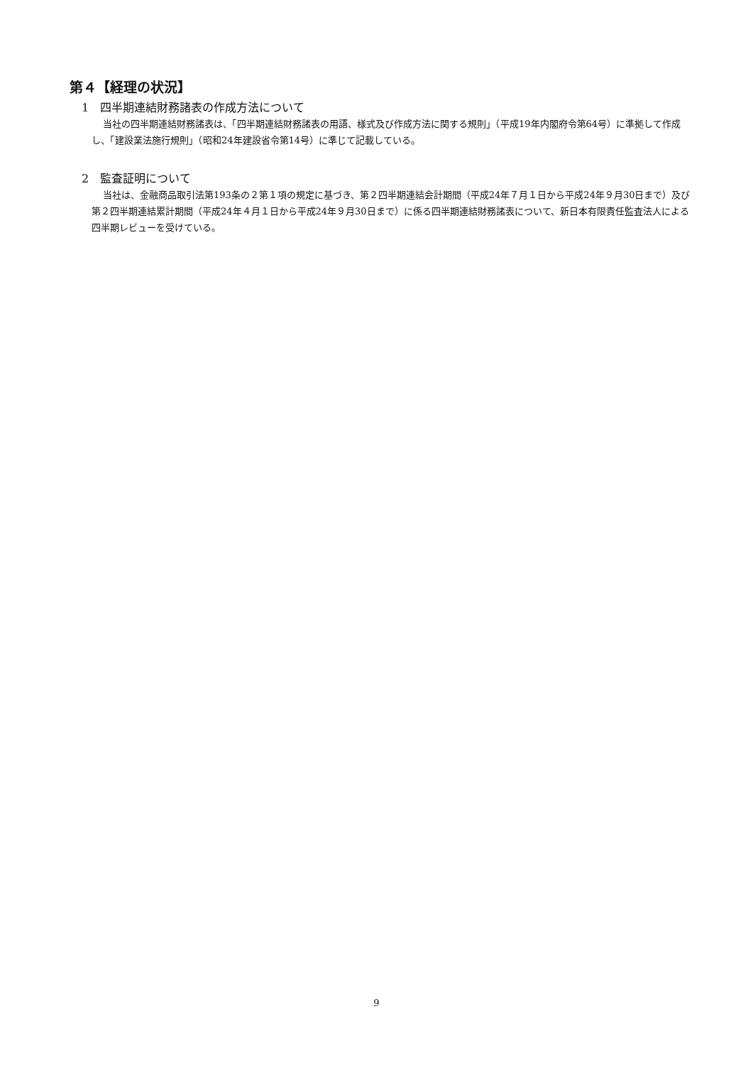第４【経理の状況】
1　四半期連結財務諸表の作成方法について
当社の四半期連結財務諸表は、「四半期連結財務諸表の用語、様式及び作成方法に関する規則」（平成19年内閣府令第64号）に準拠して作成し、「建設業法施行規則」（昭和24年建設省令第14号）に準じて記載している。
2　監査証明について
当社は、金融商品取引法第193条の２第１項の規定に基づき、第２四半期連結会計期間（平成24年７月１日から平成24年９月30日まで）及び第２四半期連結累計期間（平成24年４月１日から平成24年９月30日まで）に係る四半期連結財務諸表について、新日本有限責任監査法人による四半期レビューを受けている。
9